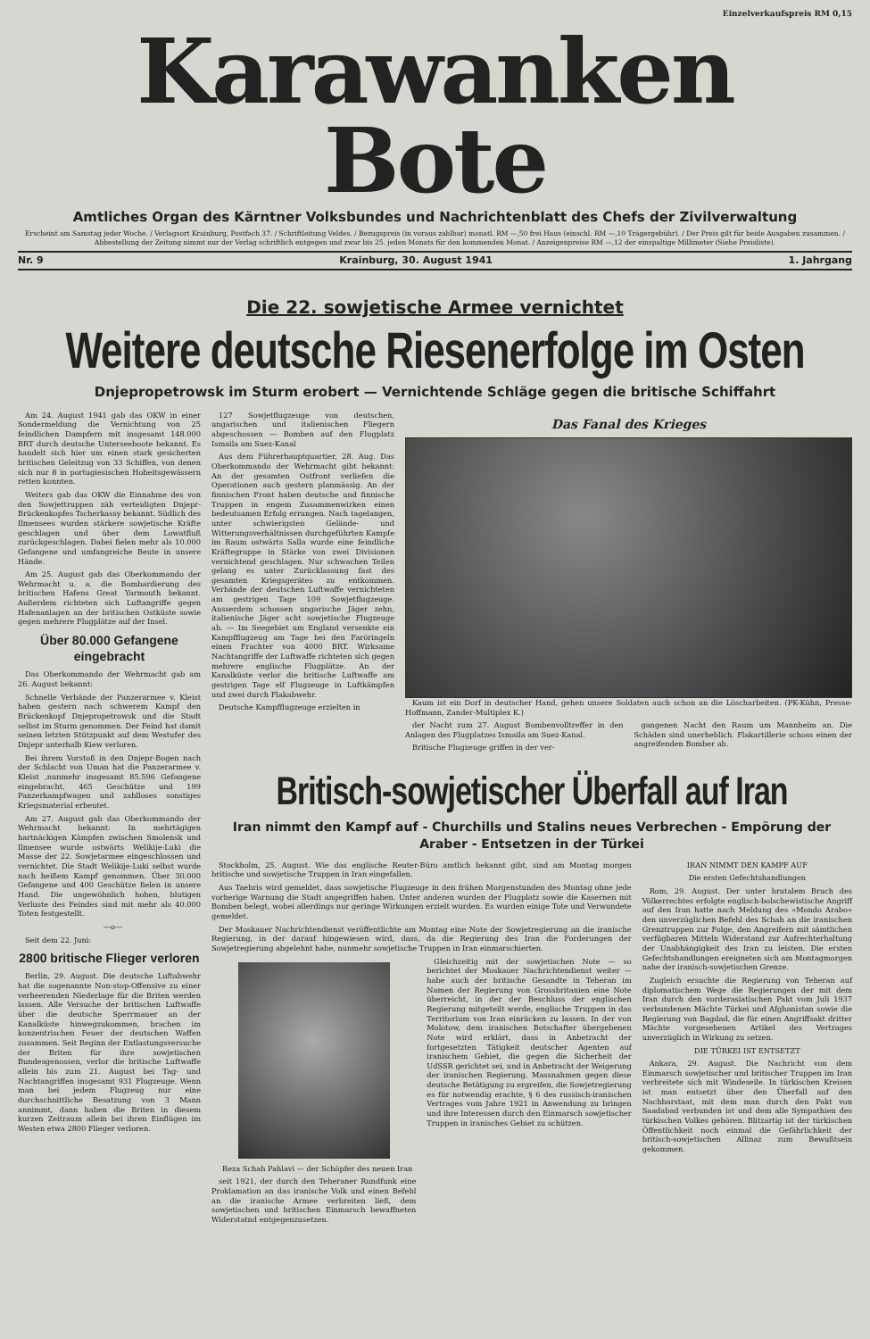Einzelverkaufspreis RM 0,15
Karawanken Bote
Amtliches Organ des Kärntner Volksbundes und Nachrichtenblatt des Chefs der Zivilverwaltung
Erscheint am Samstag jeder Woche. / Verlagsort Krainburg, Postfach 37. / Schriftleitung Veldes. / Bezugspreis (in voraus zahlbar) monatl. RM —,50 frei Haus (einschl. RM —,10 Trägergebühr). / Der Preis gilt für beide Ausgaben zusammen. / Abbestellung der Zeitung nimmt nur der Verlag schriftlich entgegen und zwar bis 25. jeden Monats für den kommenden Monat. / Anzeigenpreise RM —,12 der einspaltige Millimeter (Siehe Preisliste).
Nr. 9 Krainburg, 30. August 1941 1. Jahrgang
Die 22. sowjetische Armee vernichtet
Weitere deutsche Riesenerfolge im Osten
Dnjepropetrowsk im Sturm erobert — Vernichtende Schläge gegen die britische Schiffahrt
Am 24. August 1941 gab das OKW in einer Sondermeldung die Vernichtung von 25 feindlichen Dampfern mit insgesamt 148.000 BRT durch deutsche Unterseeboote bekannt. Es handelt sich hier um einen stark gesicherten britischen Geleitzug von 33 Schiffen, von denen sich nur 8 in portugiesischen Hoheitsgewässern retten konnten.
Weiters gab das OKW die Einnahme des von den Sowjettruppen zäh verteidigten Dnjepr-Brückenkopfes Tscherkassy bekannt. Südlich des Ilmensees wurden stärkere sowjetische Kräfte geschlagen und über dem Lowatfluß zurückgeschlagen. Dabei fielen mehr als 10.000 Gefangene und umfangreiche Beute in unsere Hände.
Am 25. August gab das Oberkommando der Wehrmacht u. a. die Bombardierung des britischen Hafens Great Yarmouth bekannt. Außerdem richteten sich Luftangriffe gegen Hafenanlagen an der britischen Ostküste sowie gegen mehrere Flugplätze auf der Insel.
Über 80.000 Gefangene eingebracht
Das Oberkommando der Wehrmacht gab am 26. August bekannt:
Schnelle Verbände der Panzerarmee v. Kleist haben gestern nach schwerem Kampf den Brückenkopf Dnjepropetrowsk und die Stadt selbst im Sturm genommen. Der Feind hat damit seinen letzten Stützpunkt auf dem Westufer des Dnjepr unterhalb Kiew verloren.
Bei ihrem Vorstoß in den Dnjepr-Bogen nach der Schlacht von Uman hat die Panzerarmee v. Kleist ,nunmehr insgesamt 85.596 Gefangene eingebracht, 465 Geschütze und 199 Panzerkampfwagen und zahlloses sonstiges Kriegsmaterial erbeutet.
Am 27. August gab das Oberkommando der Wehrmacht bekannt: In mehrtägigen hartnäckigen Kämpfen zwischen Smolensk und Ilmensee wurde ostwärts Welikije-Luki die Masse der 22. Sowjetarmee eingeschlossen und vernichtet. Die Stadt Welikije-Luki selbst wurde nach heißem Kampf genommen. Über 30.000 Gefangene und 400 Geschütze fielen in unsere Hand. Die ungewöhnlich hohen, blutigen Verluste des Feindes sind mit mehr als 40.000 Toten festgestellt.
—o—
Seit dem 22. Juni:
2800 britische Flieger verloren
Berlin, 29. August. Die deutsche Luftabwehr hat die sogenannte Non-stop-Offensive zu einer verheerenden Niederlage für die Briten werden lassen. Alle Versuche der britischen Luftwaffe über die deutsche Sperrmauer an der Kanalküste hinwegzukommen, brachen im konzentrischen Feuer der deutschen Waffen zusammen. Seit Beginn der Entlastungsversuche der Briten für ihre sowjetischen Bundesgenossen, verlor die britische Luftwaffe allein bis zum 21. August bei Tag- und Nachtangriffen insgesamt 931 Flugzeuge. Wenn man bei jedem Flugzeug nur eine durchschnittliche Besatzung von 3 Mann annimmt, dann haben die Briten in diesem kurzen Zeitraum allein bei ihren Einflügen im Westen etwa 2800 Flieger verloren.
127 Sowjetflugzeuge von deutschen, ungarischen und italienischen Fliegern abgeschossen — Bomben auf den Flugplatz Ismaila am Suez-Kanal
Aus dem Führerhauptquartier, 28. Aug. Das Oberkommando der Wehrmacht gibt bekannt: An der gesamten Ostfront verliefen die Operationen auch gestern planmässig. An der finnischen Front haben deutsche und finnische Truppen in engem Zusammenwirken einen bedeutsamen Erfolg errungen. Nach tagelangen, unter schwierigsten Gelände- und Witterungsverhältnissen durchgeführten Kampfe im Raum ostwärts Salla wurde eine feindliche Kräftegruppe in Stärke von zwei Divisionen vernichtend geschlagen. Nur schwachen Teilen gelang es unter Zurücklassung fast des gesamten Kriegsgerätes zu entkommen. Verbände der deutschen Luftwaffe vernichteten am gestrigen Tage 109 Sowjetflugzeuge. Ausserdem schossen ungarische Jäger zehn, italienische Jäger acht sowjetische Flugzeuge ab. — Im Seegebiet um England versenkte ein Kampfflugzeug am Tage bei den Faröringeln einen Frachter von 4000 BRT. Wirksame Nachtangriffe der Luftwaffe richteten sich gegen mehrere englische Flugplätze. An der Kanalküste verlor die britische Luftwaffe am gestrigen Tage elf Flugzeuge in Luftkämpfen und zwei durch Flakabwehr.
Deutsche Kampfflugzeuge erzielten in
Das Fanal des Krieges
Kaum ist ein Dorf in deutscher Hand, gehen unsere Soldaten auch schon an die Löscharbeiten. (PK-Kühn, Presse-Hoffmann, Zander-Multiplex K.)
der Nacht zum 27. August Bombenvolltreffer in den Anlagen des Flugplatzes Ismaila am Suez-Kanal.
Britische Flugzeuge griffen in der ver-
gangenen Nacht den Raum um Mannheim an. Die Schäden sind unerheblich. Flakartillerie schoss einen der angreifenden Bomber ab.
Britisch-sowjetischer Überfall auf Iran
Iran nimmt den Kampf auf - Churchills und Stalins neues Verbrechen - Empörung der Araber - Entsetzen in der Türkei
Stockholm, 25. August. Wie das englische Reuter-Büro amtlich bekannt gibt, sind am Montag morgen britische und sowjetische Truppen in Iran eingefallen.
Aus Taebris wird gemeldet, dass sowjetische Flugzeuge in den frühen Morgenstunden des Montag ohne jede vorherige Warnung die Stadt angegriffen haben. Unter anderen wurden der Flugplatz sowie die Kasernen mit Bomben belegt, wobei allerdings nur geringe Wirkungen erzielt wurden. Es wurden einige Tote und Verwundete gemeldet.
Der Moskauer Nachrichtendienst veröffentlichte am Montag eine Note der Sowjetregierung an die iranische Regierung, in der darauf hingewiesen wird, dass, da die Regierung des Iran die Forderungen der Sowjetregierung abgelehnt habe, nunmehr sowjetische Truppen in Iran einmarschierten.
Reza Schah Pahlavi — der Schöpfer des neuen Iran
seit 1921, der durch den Teheraner Rundfunk eine Proklamation an das iranische Volk und einen Befehl an die iranische Armee verbreiten ließ, dem sowjetischen und britischen Einmarsch bewaffneten Widerstatnd entgegenzusetzen.
Gleichzeitig mit der sowjetischen Note — so berichtet der Moskauer Nachrichtendienst weiter — habe auch der britische Gesandte in Teheran im Namen der Regierung von Grossbritanien eine Note überreicht, in der der Beschluss der englischen Regierung mitgeteilt werde, englische Truppen in das Territorium von Iran einrücken zu lassen. In der von Molotow, dem iranischen Botschafter übergebenen Note wird erklärt, dass in Anbetracht der fortgesetzten Tätigkeit deutscher Agenten auf iranischem Gebiet, die gegen die Sicherheit der UdSSR gerichtet sei, und in Anbetracht der Weigerung der iranischen Regierung, Massnahmen gegen diese deutsche Betätigung zu ergreifen, die Sowjetregierung es für notwendig erachte, § 6 des russisch-iranischen Vertrages vom Jahre 1921 in Anwendung zu bringen und ihre Interessen durch den Einmarsch sowjetischer Truppen in iranisches Gebiet zu schützen.
IRAN NIMMT DEN KAMPF AUF
Die ersten Gefechtshandlungen
Rom, 29. August. Der unter brutalem Bruch des Völkerrechtes erfolgte englisch-bolschewistische Angriff auf den Iran hatte nach Meldung des »Mondo Arabo« den unverzüglichen Befehl des Schah an die iranischen Grenztruppen zur Folge, den Angreifern mit sämtlichen verfügbaren Mitteln Widerstand zur Aufrechterhaltung der Unabhängigkeit des Iran zu leisten. Die ersten Gefechtshandlungen ereigneten sich am Montagmorgen nahe der iranisch-sowjetischen Grenze.
Zugleich ersuchte die Regierung von Teheran auf diplomatischem Wege die Regierungen der mit dem Iran durch den vorderasiatischen Pakt vom Juli 1937 verbundenen Mächte Türkei und Afghanistan sowie die Regierung von Bagdad, die für einen Angriffsakt dritter Mächte vorgesehenen Artikel des Vertrages unverzüglich in Wirkung zu setzen.
DIE TÜRKEI IST ENTSETZT
Ankara, 29. August. Die Nachricht von dem Einmarsch sowjetischer und britischer Truppen im Iran verbreitete sich mit Windeseile. In türkischen Kreisen ist man entsetzt über den Überfall auf den Nachbarstaat, mit dem man durch den Pakt von Saadabad verbunden ist und dem alle Sympathien des türkischen Volkes gehören. Blitzartig ist der türkischen Öffentlichkeit noch einmal die Gefährlichkeit der britisch-sowjetischen Allinaz zum Bewußtsein gekommen.